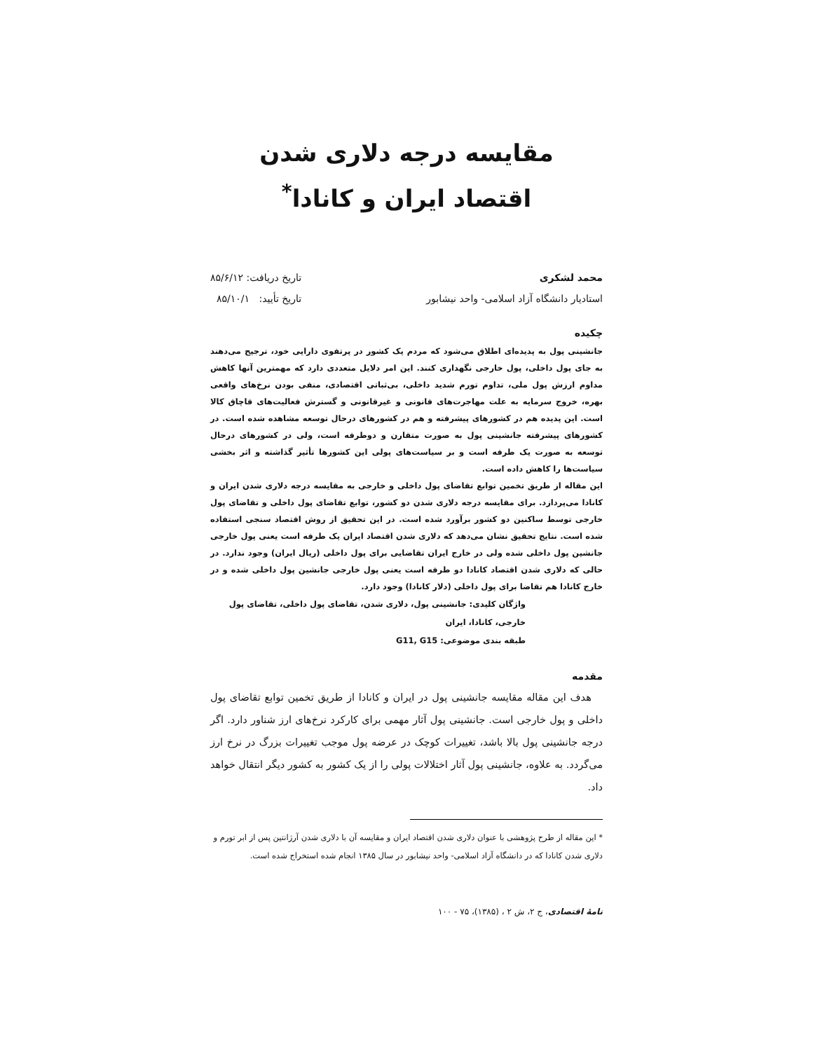مقایسه درجه دلاری شدن
اقتصاد ایران و کانادا<sup>*</sup>
محمد لشکری
استادیار دانشگاه آزاد اسلامی- واحد نیشابور
تاریخ دریافت: ۸۵/۶/۱۲
تاریخ تأیید: ۸۵/۱۰/۱
چکیده
جانشینی پول به پدیده‌ای اطلاق می‌شود که مردم یک کشور در پرتفوی دارایی خود، ترجیح می‌دهند به جای پول داخلی، پول خارجی نگهداری کنند. این امر دلایل متعددی دارد که مهمترین آنها کاهش مداوم ارزش پول ملی، تداوم تورم شدید داخلی، بی‌ثباتی اقتصادی، منفی بودن نرخ‌های واقعی بهره، خروج سرمایه به علت مهاجرت‌های قانونی و غیرقانونی و گسترش فعالیت‌های قاچاق کالا است. این پدیده هم در کشورهای پیشرفته و هم در کشورهای درحال توسعه مشاهده شده است. در کشورهای پیشرفته جانشینی پول به صورت متقارن و دوطرفه است، ولی در کشورهای درحال توسعه به صورت یک طرفه است و بر سیاست‌های پولی این کشورها تأثیر گذاشته و اثر بخشی سیاست‌ها را کاهش داده است.
این مقاله از طریق تخمین توابع تقاضای پول داخلی و خارجی به مقایسه درجه دلاری شدن ایران و کانادا می‌پردازد. برای مقایسه درجه دلاری شدن دو کشور، توابع تقاضای پول داخلی و تقاضای پول خارجی توسط ساکنین دو کشور برآورد شده است. در این تحقیق از روش اقتصاد سنجی استفاده شده است. نتایج تحقیق نشان می‌دهد که دلاری شدن اقتصاد ایران یک طرفه است یعنی پول خارجی جانشین پول داخلی شده ولی در خارج ایران تقاضایی برای پول داخلی (ریال ایران) وجود ندارد. در حالی که دلاری شدن اقتصاد کانادا دو طرفه است یعنی پول خارجی جانشین پول داخلی شده و در خارج کانادا هم تقاضا برای پول داخلی (دلار کانادا) وجود دارد.
واژگان کلیدی: جانشینی پول، دلاری شدن، تقاضای پول داخلی، تقاضای پول خارجی، کانادا، ایران
طبقه بندی موضوعی: G11, G15
مقدمه
هدف این مقاله مقایسه جانشینی پول در ایران و کانادا از طریق تخمین توابع تقاضای پول داخلی و پول خارجی است. جانشینی پول آثار مهمی برای کارکرد نرخ‌های ارز شناور دارد. اگر درجه جانشینی پول بالا باشد، تغییرات کوچک در عرضه پول موجب تغییرات بزرگ در نرخ ارز می‌گردد. به علاوه، جانشینی پول آثار اختلالات پولی را از یک کشور به کشور دیگر انتقال خواهد داد.
* این مقاله از طرح پژوهشی با عنوان دلاری شدن اقتصاد ایران و مقایسه آن با دلاری شدن آرژانتین پس از ابر تورم و دلاری شدن کانادا که در دانشگاه آزاد اسلامی- واحد نیشابور در سال ۱۳۸۵ انجام شده استخراج شده است.
نامهٔ اقتصادی، ج ۲، ش ۲ ، (۱۳۸۵)، ۷۵ - ۱۰۰